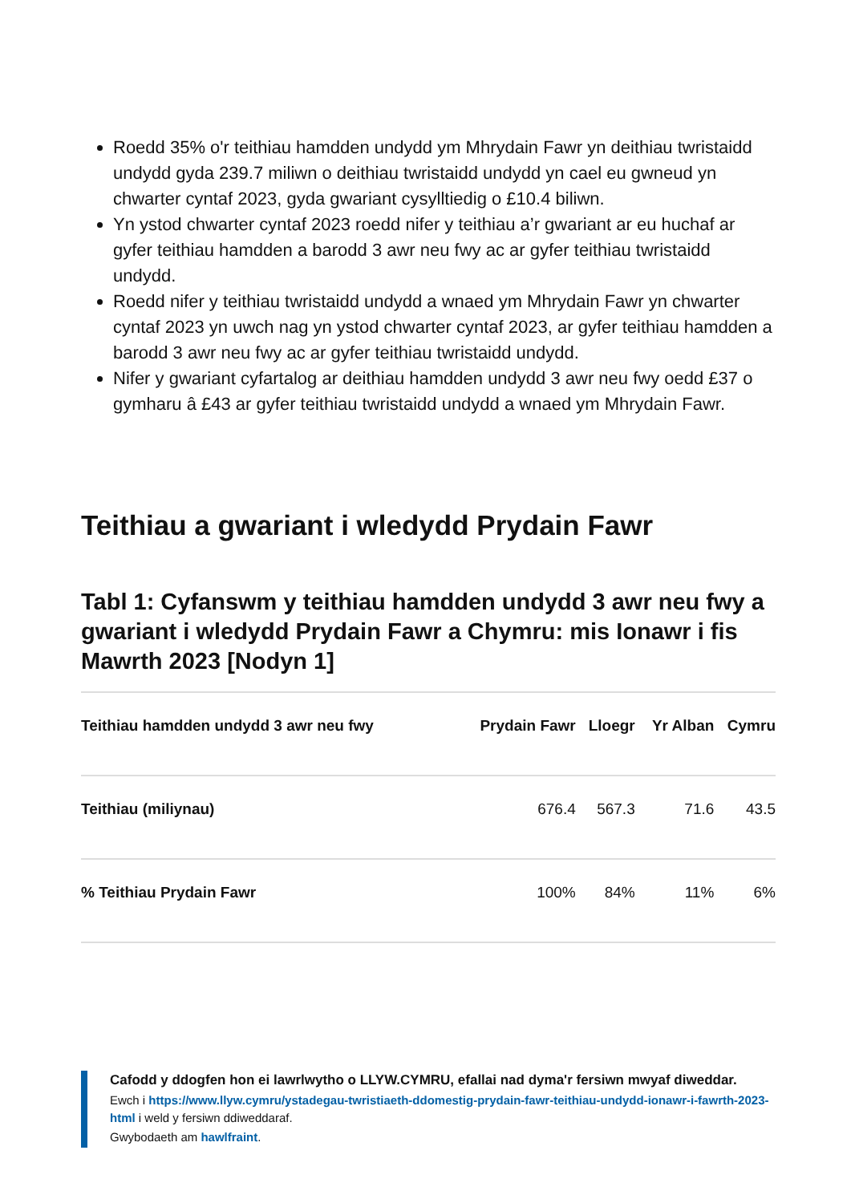Roedd 35% o'r teithiau hamdden undydd ym Mhrydain Fawr yn deithiau twristaidd undydd gyda 239.7 miliwn o deithiau twristaidd undydd yn cael eu gwneud yn chwarter cyntaf 2023, gyda gwariant cysylltiedig o £10.4 biliwn.
Yn ystod chwarter cyntaf 2023 roedd nifer y teithiau a’r gwariant ar eu huchaf ar gyfer teithiau hamdden a barodd 3 awr neu fwy ac ar gyfer teithiau twristaidd undydd.
Roedd nifer y teithiau twristaidd undydd a wnaed ym Mhrydain Fawr yn chwarter cyntaf 2023 yn uwch nag yn ystod chwarter cyntaf 2023, ar gyfer teithiau hamdden a barodd 3 awr neu fwy ac ar gyfer teithiau twristaidd undydd.
Nifer y gwariant cyfartalog ar deithiau hamdden undydd 3 awr neu fwy oedd £37 o gymharu â £43 ar gyfer teithiau twristaidd undydd a wnaed ym Mhrydain Fawr.
Teithiau a gwariant i wledydd Prydain Fawr
Tabl 1: Cyfanswm y teithiau hamdden undydd 3 awr neu fwy a gwariant i wledydd Prydain Fawr a Chymru: mis Ionawr i fis Mawrth 2023 [Nodyn 1]
| Teithiau hamdden undydd 3 awr neu fwy | Prydain Fawr | Lloegr | Yr Alban | Cymru |
| --- | --- | --- | --- | --- |
| Teithiau (miliynau) | 676.4 | 567.3 | 71.6 | 43.5 |
| % Teithiau Prydain Fawr | 100% | 84% | 11% | 6% |
Cafodd y ddogfen hon ei lawrlwytho o LLYW.CYMRU, efallai nad dyma'r fersiwn mwyaf diweddar.
Ewch i https://www.llyw.cymru/ystadegau-twristiaeth-ddomestig-prydain-fawr-teithiau-undydd-ionawr-i-fawrth-2023-html i weld y fersiwn ddiweddaraf.
Gwybodaeth am hawlfraint.